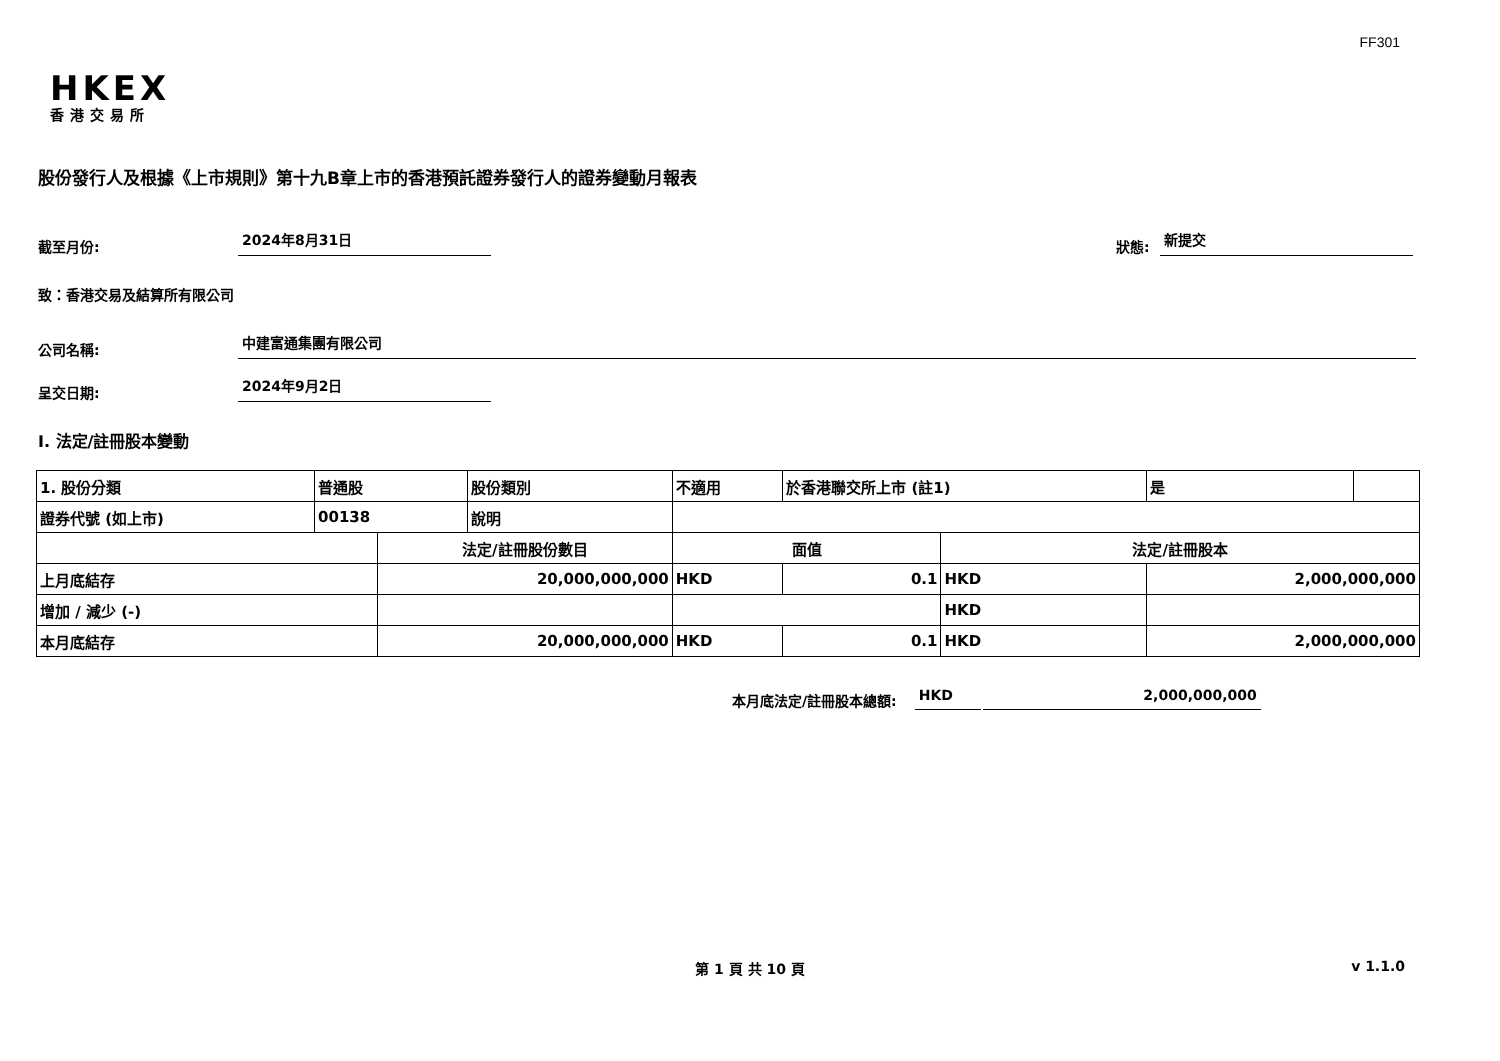FF301
HKEX
香港交易所
股份發行人及根據《上市規則》第十九B章上市的香港預託證券發行人的證券變動月報表
截至月份: 2024年8月31日 狀態: 新提交
致：香港交易及結算所有限公司
公司名稱: 中建富通集團有限公司
呈交日期: 2024年9月2日
I. 法定/註冊股本變動
| 1. 股份分類 | 普通股 | | 股份類別 | 不適用 | | 於香港聯交所上市 (註1) | | 是 | |
| 證券代號 (如上市) | 00138 | | 說明 | | | | | | |
| | | 法定/註冊股份數目 | | | 面值 | | 法定/註冊股本 | | |
| 上月底結存 | | 20,000,000,000 | | | HKD | 0.1 | HKD | 2,000,000,000 | |
| 增加 / 減少 (-) | | | | | | | HKD | | |
| 本月底結存 | | 20,000,000,000 | | | HKD | 0.1 | HKD | 2,000,000,000 | |
本月底法定/註冊股本總額: HKD 2,000,000,000
第 1 頁 共 10 頁 v 1.1.0